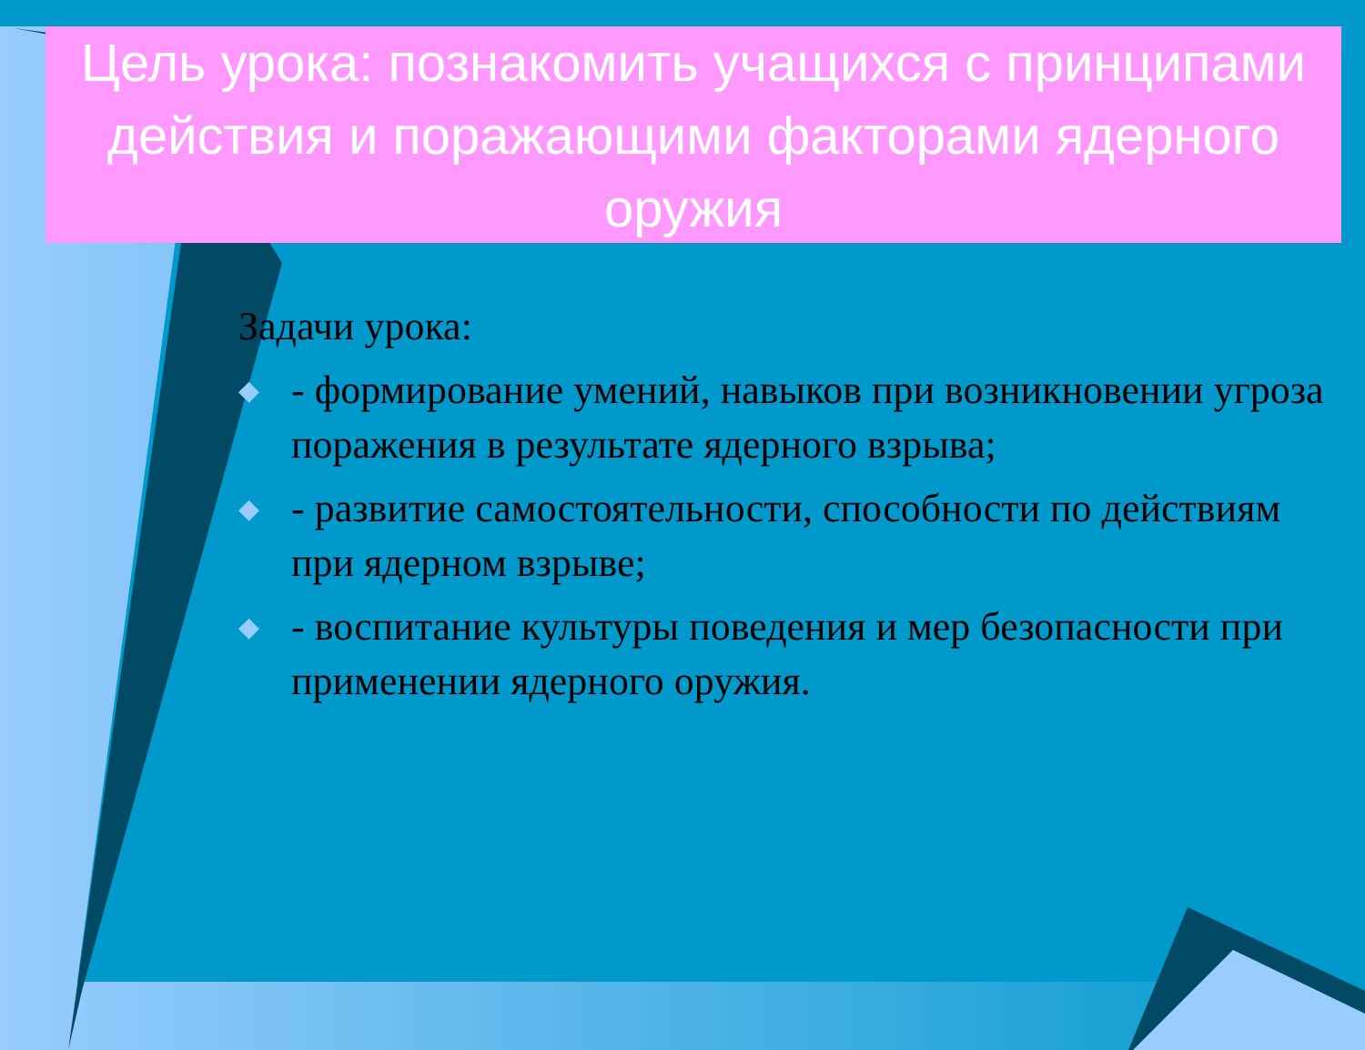Цель урока: познакомить учащихся с принципами действия и поражающими факторами ядерного оружия
Задачи урока:
◆ - формирование умений, навыков при возникновении угроза поражения в результате ядерного взрыва;
◆ - развитие самостоятельности, способности по действиям при ядерном взрыве;
◆ - воспитание культуры поведения и мер безопасности при применении ядерного оружия.